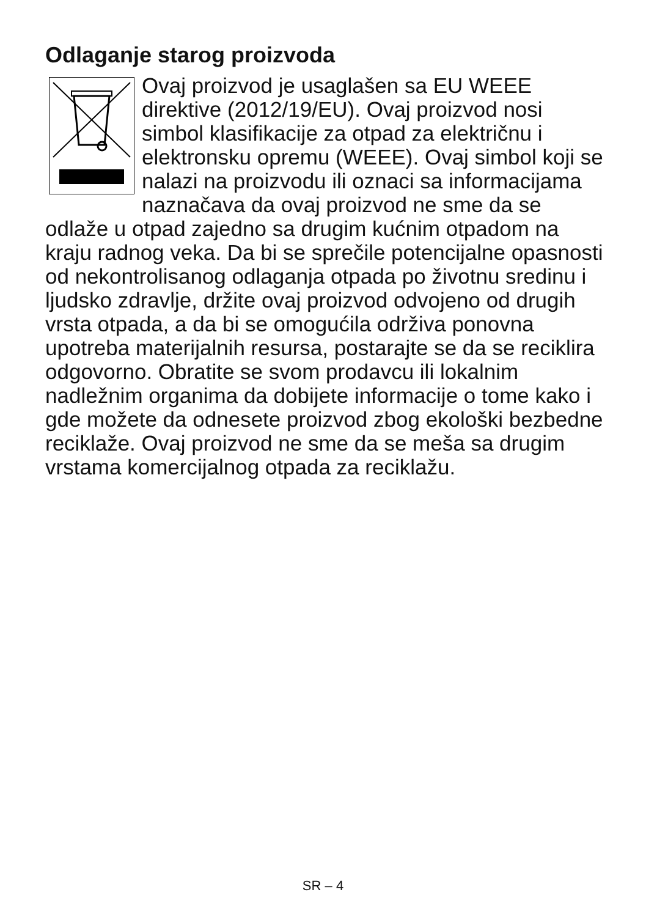Odlaganje starog proizvoda
Ovaj proizvod je usaglašen sa EU WEEE direktive (2012/19/EU). Ovaj proizvod nosi simbol klasifikacije za otpad za električnu i elektronsku opremu (WEEE). Ovaj simbol koji se nalazi na proizvodu ili oznaci sa informacijama naznačava da ovaj proizvod ne sme da se odlaže u otpad zajedno sa drugim kućnim otpadom na kraju radnog veka. Da bi se sprečile potencijalne opasnosti od nekontrolisanog odlaganja otpada po životnu sredinu i ljudsko zdravlje, držite ovaj proizvod odvojeno od drugih vrsta otpada, a da bi se omogućila održiva ponovna upotreba materijalnih resursa, postarajte se da se reciklira odgovorno. Obratite se svom prodavcu ili lokalnim nadležnim organima da dobijete informacije o tome kako i gde možete da odnesete proizvod zbog ekološki bezbedne reciklaže. Ovaj proizvod ne sme da se meša sa drugim vrstama komercijalnog otpada za reciklažu.
SR – 4